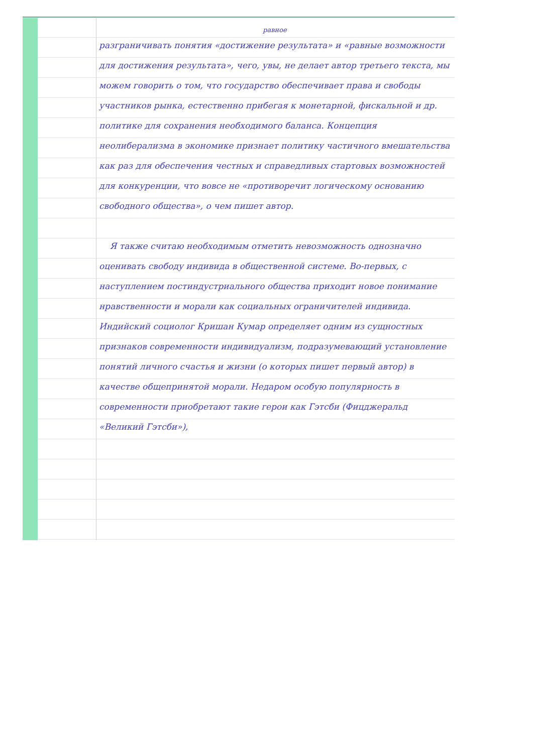равное
разграничивать понятия «достижение результата» и «равные возможности для достижения результата», чего, увы, не делает автор третьего текста, мы можем говорить о том, что государство обеспечивает права и свободы участников рынка, естественно прибегая к монетарной, фискальной и др. политике для сохранения необходимого баланса. Концепция неолиберализма в экономике признает политику частичного вмешательства как раз для обеспечения честных и справедливых стартовых возможностей для конкуренции, что вовсе не «противоречит логическому основанию свободного общества», о чем пишет автор.
Я также считаю необходимым отметить невозможность однозначно оценивать свободу индивида в общественной системе. Во-первых, с наступлением постиндустриального общества приходит новое понимание нравственности и морали как социальных ограничителей индивида. Индийский социолог Кришан Кумар определяет одним из сущностных признаков современности индивидуализм, подразумевающий установление понятий личного счастья и жизни (о которых пишет первый автор) в качестве общепринятой морали. Недаром особую популярность в современности приобретают такие герои как Гэтсби (Фицджеральд «Великий Гэтсби»),